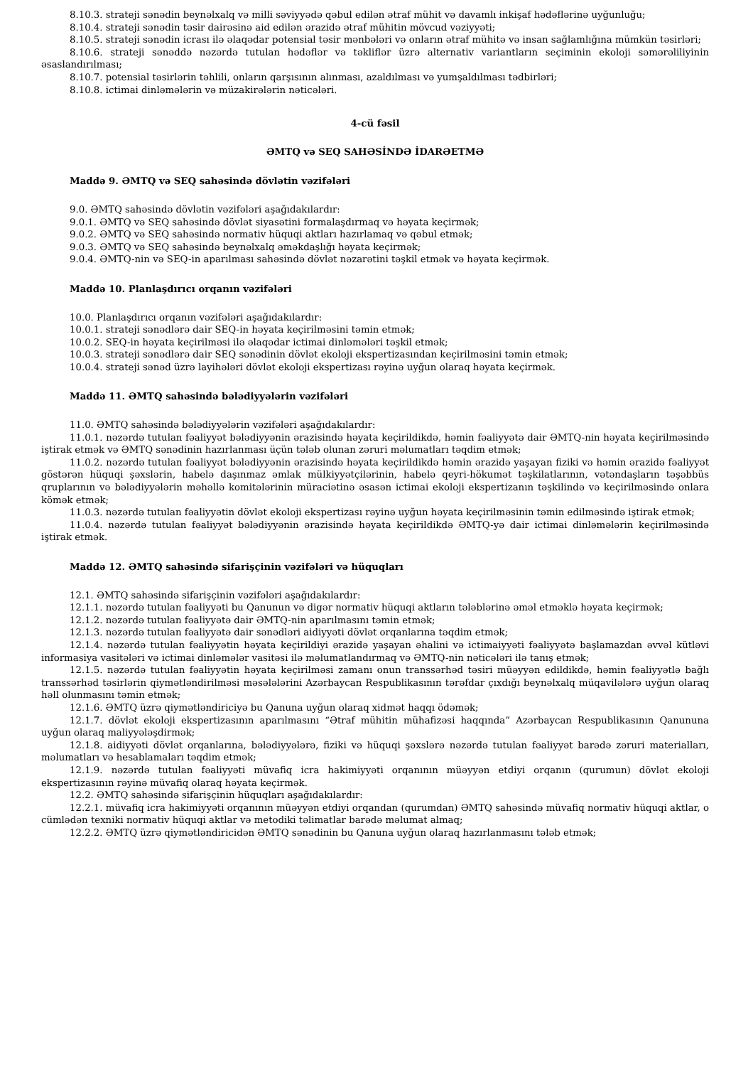8.10.3. strateji sənədin beynəlxalq və milli səviyyədə qəbul edilən ətraf mühit və davamlı inkişaf hədəflərinə uyğunluğu;
8.10.4. strateji sənədin təsir dairəsinə aid edilən ərazidə ətraf mühitin mövcud vəziyyəti;
8.10.5. strateji sənədin icrası ilə əlaqədar potensial təsir mənbələri və onların ətraf mühitə və insan sağlamlığına mümkün təsirləri;
8.10.6. strateji sənəddə nəzərdə tutulan hədəflər və təkliflər üzrə alternativ variantların seçiminin ekoloji səmərəliliyinin əsaslandırılması;
8.10.7. potensial təsirlərin təhlili, onların qarşısının alınması, azaldılması və yumşaldılması tədbirləri;
8.10.8. ictimai dinləmələrin və müzakirələrin nəticələri.
4-cü fəsil
ƏMTQ və SEQ SAHƏSİNDƏ İDARƏETMƏ
Maddə 9. ƏMTQ və SEQ sahəsində dövlətin vəzifələri
9.0. ƏMTQ sahəsində dövlətin vəzifələri aşağıdakılardır:
9.0.1. ƏMTQ və SEQ sahəsində dövlət siyasətini formalaşdırmaq və həyata keçirmək;
9.0.2. ƏMTQ və SEQ sahəsində normativ hüquqi aktları hazırlamaq və qəbul etmək;
9.0.3. ƏMTQ və SEQ sahəsində beynəlxalq əməkdaşlığı həyata keçirmək;
9.0.4. ƏMTQ-nin və SEQ-in aparılması sahəsində dövlət nəzarətini təşkil etmək və həyata keçirmək.
Maddə 10. Planlaşdırıcı orqanın vəzifələri
10.0. Planlaşdırıcı orqanın vəzifələri aşağıdakılardır:
10.0.1. strateji sənədlərə dair SEQ-in həyata keçirilməsini təmin etmək;
10.0.2. SEQ-in həyata keçirilməsi ilə əlaqədar ictimai dinləmələri təşkil etmək;
10.0.3. strateji sənədlərə dair SEQ sənədinin dövlət ekoloji ekspertizasından keçirilməsini təmin etmək;
10.0.4. strateji sənəd üzrə layihələri dövlət ekoloji ekspertizası rəyinə uyğun olaraq həyata keçirmək.
Maddə 11. ƏMTQ sahəsində bələdiyyələrin vəzifələri
11.0. ƏMTQ sahəsində bələdiyyələrin vəzifələri aşağıdakılardır:
11.0.1. nəzərdə tutulan fəaliyyət bələdiyyənin ərazisində həyata keçirildikdə, həmin fəaliyyətə dair ƏMTQ-nin həyata keçirilməsində iştirak etmək və ƏMTQ sənədinin hazırlanması üçün tələb olunan zəruri məlumatları təqdim etmək;
11.0.2. nəzərdə tutulan fəaliyyət bələdiyyənin ərazisində həyata keçirildikdə həmin ərazidə yaşayan fiziki və həmin ərazidə fəaliyyət göstərən hüquqi şəxslərin, habelə daşınmaz əmlak mülkiyyətçilərinin, habelə qeyri-hökumət təşkilatlarının, vətəndaşların təşəbbüs qruplarının və bələdiyyələrin məhəllə komitələrinin müraciətinə əsasən ictimai ekoloji ekspertizanın təşkilində və keçirilməsində onlara kömək etmək;
11.0.3. nəzərdə tutulan fəaliyyətin dövlət ekoloji ekspertizası rəyinə uyğun həyata keçirilməsinin təmin edilməsində iştirak etmək;
11.0.4. nəzərdə tutulan fəaliyyət bələdiyyənin ərazisində həyata keçirildikdə ƏMTQ-yə dair ictimai dinləmələrin keçirilməsində iştirak etmək.
Maddə 12. ƏMTQ sahəsində sifarişçinin vəzifələri və hüquqları
12.1. ƏMTQ sahəsində sifarişçinin vəzifələri aşağıdakılardır:
12.1.1. nəzərdə tutulan fəaliyyəti bu Qanunun və digər normativ hüquqi aktların tələblərinə əməl etməklə həyata keçirmək;
12.1.2. nəzərdə tutulan fəaliyyətə dair ƏMTQ-nin aparılmasını təmin etmək;
12.1.3. nəzərdə tutulan fəaliyyətə dair sənədləri aidiyyəti dövlət orqanlarına təqdim etmək;
12.1.4. nəzərdə tutulan fəaliyyətin həyata keçirildiyi ərazidə yaşayan əhalini və ictimaiyyəti fəaliyyətə başlamazdan əvvəl kütləvi informasiya vasitələri və ictimai dinləmələr vasitəsi ilə məlumatlandırmaq və ƏMTQ-nin nəticələri ilə tanış etmək;
12.1.5. nəzərdə tutulan fəaliyyətin həyata keçirilməsi zamanı onun transsərhəd təsiri müəyyən edildikdə, həmin fəaliyyətlə bağlı transsərhəd təsirlərin qiymətləndirilməsi məsələlərini Azərbaycan Respublikasının tərəfdar çıxdığı beynəlxalq müqavilələrə uyğun olaraq həll olunmasını təmin etmək;
12.1.6. ƏMTQ üzrə qiymətləndiriciyə bu Qanuna uyğun olaraq xidmət haqqı ödəmək;
12.1.7. dövlət ekoloji ekspertizasının aparılmasını “Ətraf mühitin mühafizəsi haqqında” Azərbaycan Respublikasının Qanununa uyğun olaraq maliyyələşdirmək;
12.1.8. aidiyyəti dövlət orqanlarına, bələdiyyələrə, fiziki və hüquqi şəxslərə nəzərdə tutulan fəaliyyət barədə zəruri materialları, məlumatları və hesablamaları təqdim etmək;
12.1.9. nəzərdə tutulan fəaliyyəti müvafiq icra hakimiyyəti orqanının müəyyən etdiyi orqanın (qurumun) dövlət ekoloji ekspertizasının rəyinə müvafiq olaraq həyata keçirmək.
12.2. ƏMTQ sahəsində sifarişçinin hüquqları aşağıdakılardır:
12.2.1. müvafiq icra hakimiyyəti orqanının müəyyən etdiyi orqandan (qurumdan) ƏMTQ sahəsində müvafiq normativ hüquqi aktlar, o cümlədən texniki normativ hüquqi aktlar və metodiki təlimatlar barədə məlumat almaq;
12.2.2. ƏMTQ üzrə qiymətləndiricidən ƏMTQ sənədinin bu Qanuna uyğun olaraq hazırlanmasını tələb etmək;